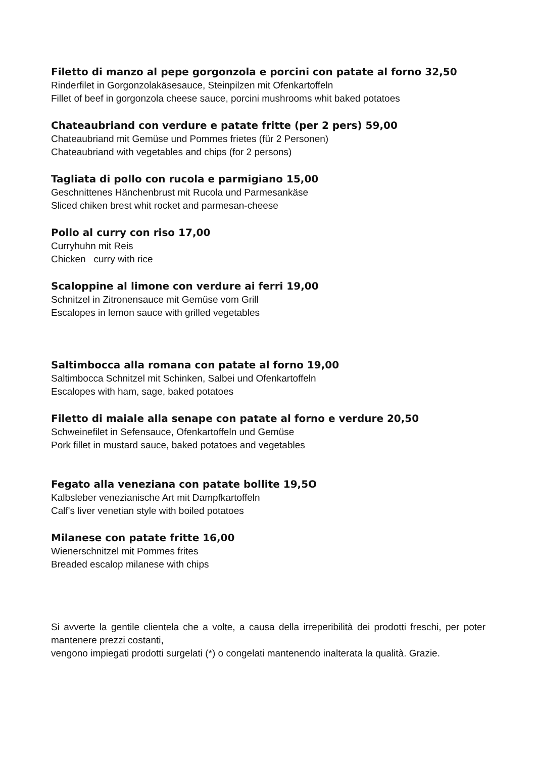Filetto di manzo al pepe gorgonzola e porcini con patate al forno 32,50
Rinderfilet in Gorgonzolakäsesauce, Steinpilzen mit Ofenkartoffeln
Fillet of beef in gorgonzola cheese sauce, porcini mushrooms whit baked potatoes
Chateaubriand con verdure e patate fritte (per 2 pers) 59,00
Chateaubriand mit Gemüse und Pommes frietes (für 2 Personen)
Chateaubriand with vegetables and chips (for 2 persons)
Tagliata di pollo con rucola e parmigiano 15,00
Geschnittenes Hänchenbrust mit Rucola und Parmesankäse
Sliced chiken brest whit rocket and parmesan-cheese
Pollo al curry con riso 17,00
Curryhuhn mit Reis
Chicken curry with rice
Scaloppine al limone con verdure ai ferri 19,00
Schnitzel in Zitronensauce mit Gemüse vom Grill
Escalopes in lemon sauce with grilled vegetables
Saltimbocca alla romana con patate al forno 19,00
Saltimbocca Schnitzel mit Schinken, Salbei und Ofenkartoffeln
Escalopes with ham, sage, baked potatoes
Filetto di maiale alla senape con patate al forno e verdure 20,50
Schweinefilet in Sefensauce, Ofenkartoffeln und Gemüse
Pork fillet in mustard sauce, baked potatoes and vegetables
Fegato alla veneziana con patate bollite 19,5O
Kalbsleber venezianische Art mit Dampfkartoffeln
Calf's liver venetian style with boiled potatoes
Milanese con patate fritte 16,00
Wienerschnitzel mit Pommes frites
Breaded escalop milanese with chips
Si avverte la gentile clientela che a volte, a causa della irreperibilità dei prodotti freschi, per poter mantenere prezzi costanti,
vengono impiegati prodotti surgelati (*) o congelati mantenendo inalterata la qualità. Grazie.